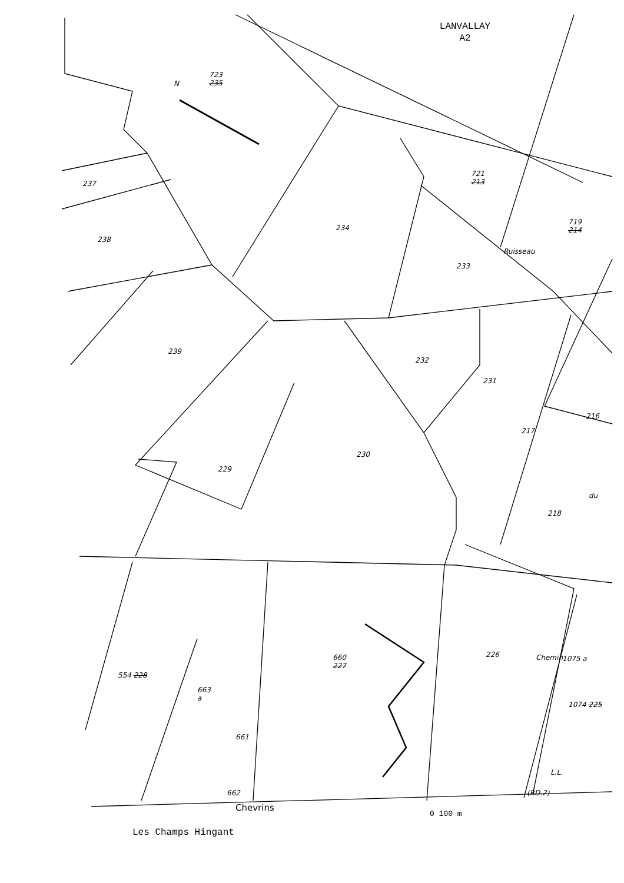LANVALLAY
A2
N
723
235
721
213
719
214
237
238
234
233
Ruisseau
239
232
231
216
217
230
229
du
218
226 Chemin 1075 a
660
227
554 228
663
a
1074 225
661
L.L.
662 (RD.2)
Chevrins
0 100 m
Les Champs Hingant